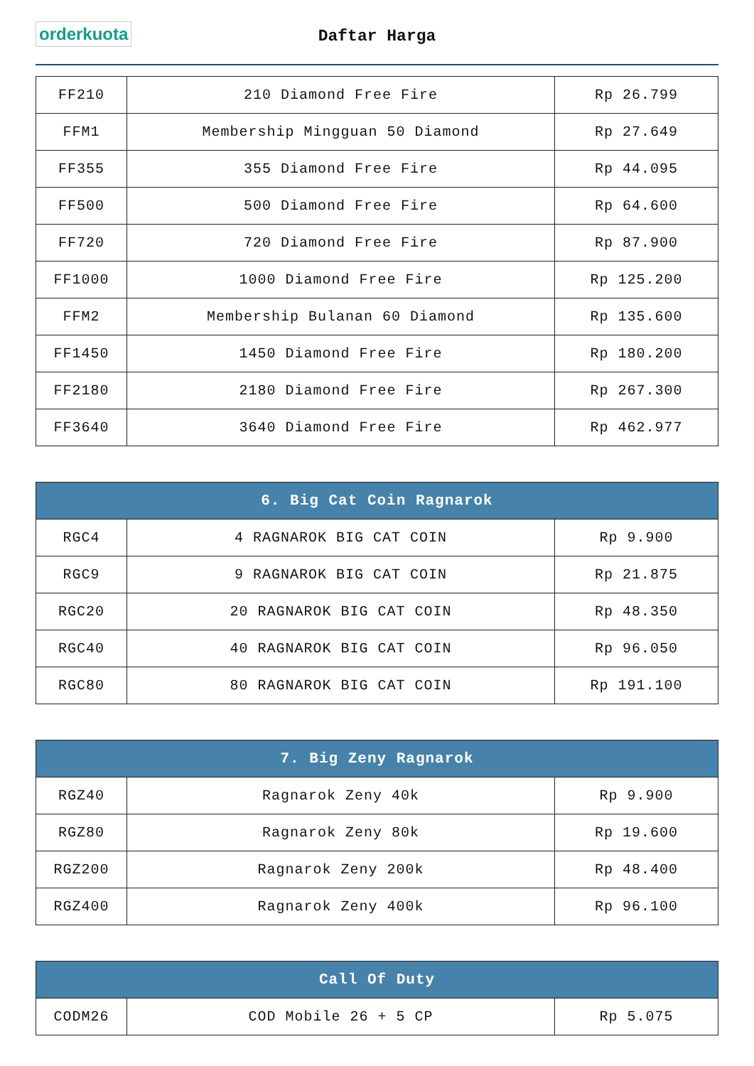orderkuota
Daftar Harga
| FF210 | 210 Diamond Free Fire | Rp 26.799 |
| FFM1 | Membership Mingguan 50 Diamond | Rp 27.649 |
| FF355 | 355 Diamond Free Fire | Rp 44.095 |
| FF500 | 500 Diamond Free Fire | Rp 64.600 |
| FF720 | 720 Diamond Free Fire | Rp 87.900 |
| FF1000 | 1000 Diamond Free Fire | Rp 125.200 |
| FFM2 | Membership Bulanan 60 Diamond | Rp 135.600 |
| FF1450 | 1450 Diamond Free Fire | Rp 180.200 |
| FF2180 | 2180 Diamond Free Fire | Rp 267.300 |
| FF3640 | 3640 Diamond Free Fire | Rp 462.977 |
| 6. Big Cat Coin Ragnarok | | |
| --- | --- | --- |
| RGC4 | 4 RAGNAROK BIG CAT COIN | Rp 9.900 |
| RGC9 | 9 RAGNAROK BIG CAT COIN | Rp 21.875 |
| RGC20 | 20 RAGNAROK BIG CAT COIN | Rp 48.350 |
| RGC40 | 40 RAGNAROK BIG CAT COIN | Rp 96.050 |
| RGC80 | 80 RAGNAROK BIG CAT COIN | Rp 191.100 |
| 7. Big Zeny Ragnarok | | |
| --- | --- | --- |
| RGZ40 | Ragnarok Zeny 40k | Rp 9.900 |
| RGZ80 | Ragnarok Zeny 80k | Rp 19.600 |
| RGZ200 | Ragnarok Zeny 200k | Rp 48.400 |
| RGZ400 | Ragnarok Zeny 400k | Rp 96.100 |
| Call Of Duty | | |
| --- | --- | --- |
| CODM26 | COD Mobile 26 + 5 CP | Rp 5.075 |